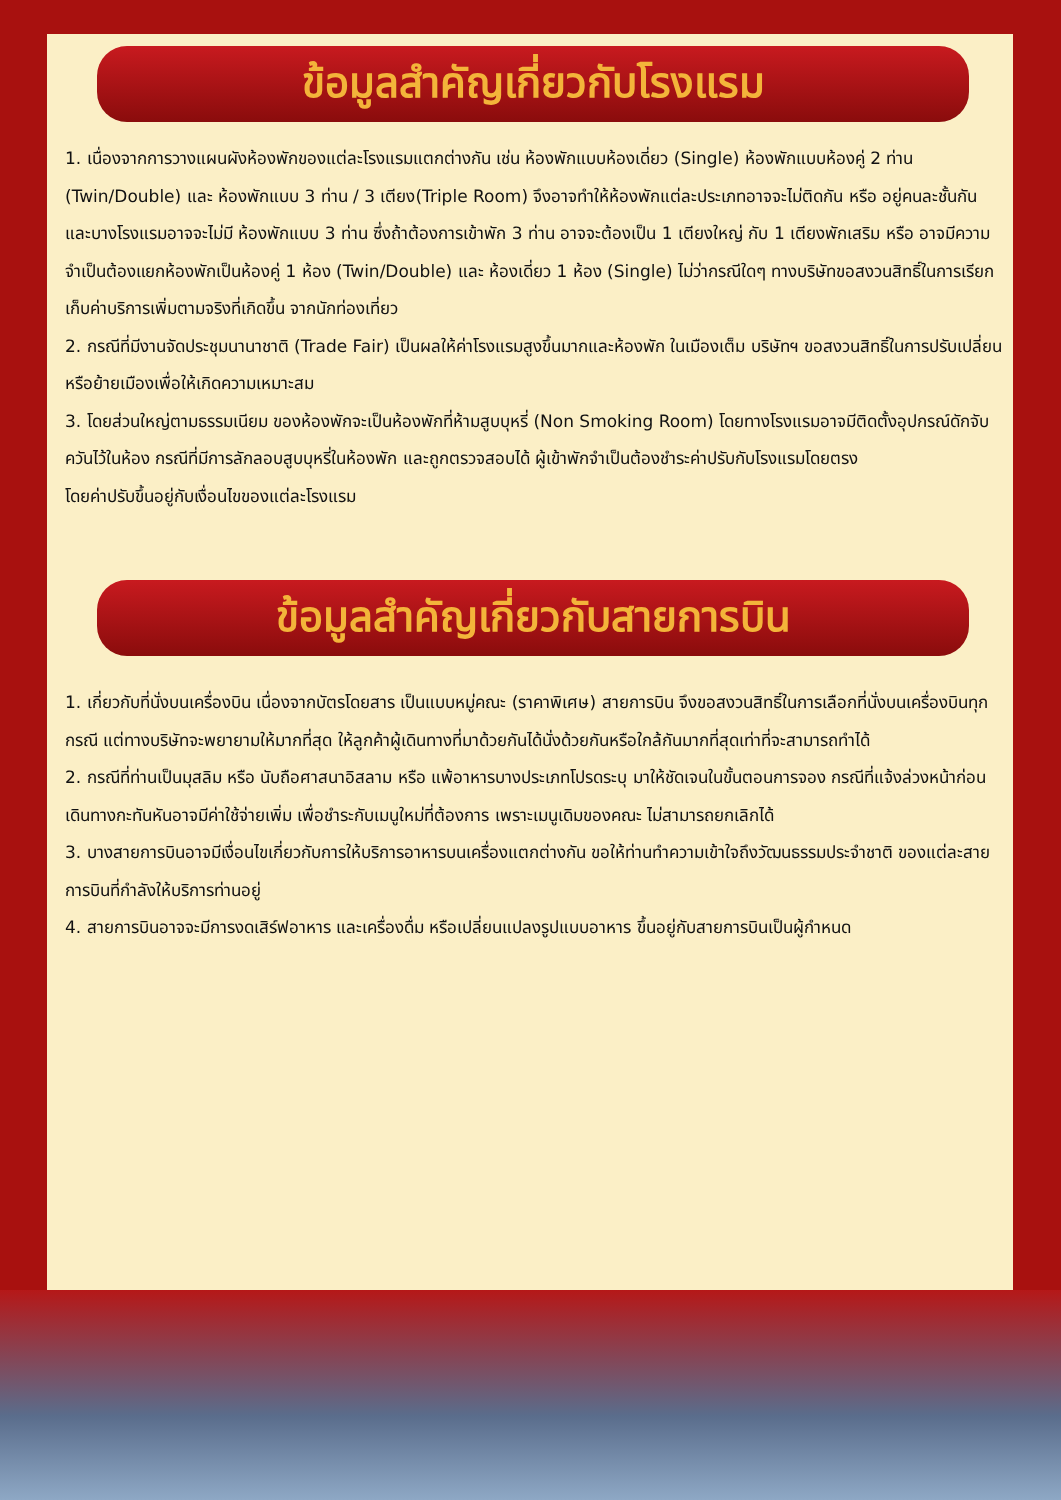ข้อมูลสำคัญเกี่ยวกับโรงแรม
1. เนื่องจากการวางแผนผังห้องพักของแต่ละโรงแรมแตกต่างกัน เช่น ห้องพักแบบห้องเดี่ยว (Single) ห้องพักแบบห้องคู่ 2 ท่าน (Twin/Double) และ ห้องพักแบบ 3 ท่าน / 3 เตียง(Triple Room) จึงอาจทำให้ห้องพักแต่ละประเภทอาจจะไม่ติดกัน หรือ อยู่คนละชั้นกันและบางโรงแรมอาจจะไม่มี ห้องพักแบบ 3 ท่าน ซึ่งถ้าต้องการเข้าพัก 3 ท่าน อาจจะต้องเป็น 1 เตียงใหญ่ กับ 1 เตียงพักเสริม หรือ อาจมีความจำเป็นต้องแยกห้องพักเป็นห้องคู่ 1 ห้อง (Twin/Double) และ ห้องเดี่ยว 1 ห้อง (Single) ไม่ว่ากรณีใดๆ ทางบริษัทขอสงวนสิทธิ์ในการเรียกเก็บค่าบริการเพิ่มตามจริงที่เกิดขึ้น จากนักท่องเที่ยว
2. กรณีที่มีงานจัดประชุมนานาชาติ (Trade Fair) เป็นผลให้ค่าโรงแรมสูงขึ้นมากและห้องพัก ในเมืองเต็ม บริษัทฯ ขอสงวนสิทธิ์ในการปรับเปลี่ยนหรือย้ายเมืองเพื่อให้เกิดความเหมาะสม
3. โดยส่วนใหญ่ตามธรรมเนียม ของห้องพักจะเป็นห้องพักที่ห้ามสูบบุหรี่ (Non Smoking Room) โดยทางโรงแรมอาจมีติดตั้งอุปกรณ์ดักจับควันไว้ในห้อง กรณีที่มีการลักลอบสูบบุหรี่ในห้องพัก และถูกตรวจสอบได้ ผู้เข้าพักจำเป็นต้องชำระค่าปรับกับโรงแรมโดยตรง
โดยค่าปรับขึ้นอยู่กับเงื่อนไขของแต่ละโรงแรม
ข้อมูลสำคัญเกี่ยวกับสายการบิน
1. เกี่ยวกับที่นั่งบนเครื่องบิน เนื่องจากบัตรโดยสาร เป็นแบบหมู่คณะ (ราคาพิเศษ) สายการบิน จึงขอสงวนสิทธิ์ในการเลือกที่นั่งบนเครื่องบินทุกกรณี แต่ทางบริษัทจะพยายามให้มากที่สุด ให้ลูกค้าผู้เดินทางที่มาด้วยกันได้นั่งด้วยกันหรือใกล้กันมากที่สุดเท่าที่จะสามารถทำได้
2. กรณีที่ท่านเป็นมุสลิม หรือ นับถือศาสนาอิสลาม หรือ แพ้อาหารบางประเภทโปรดระบุ มาให้ชัดเจนในขั้นตอนการจอง กรณีที่แจ้งล่วงหน้าก่อนเดินทางกะทันหันอาจมีค่าใช้จ่ายเพิ่ม เพื่อชำระกับเมนูใหม่ที่ต้องการ เพราะเมนูเดิมของคณะ ไม่สามารถยกเลิกได้
3. บางสายการบินอาจมีเงื่อนไขเกี่ยวกับการให้บริการอาหารบนเครื่องแตกต่างกัน ขอให้ท่านทำความเข้าใจถึงวัฒนธรรมประจำชาติ ของแต่ละสายการบินที่กำลังให้บริการท่านอยู่
4. สายการบินอาจจะมีการงดเสิร์ฟอาหาร และเครื่องดื่ม หรือเปลี่ยนแปลงรูปแบบอาหาร ขึ้นอยู่กับสายการบินเป็นผู้กำหนด